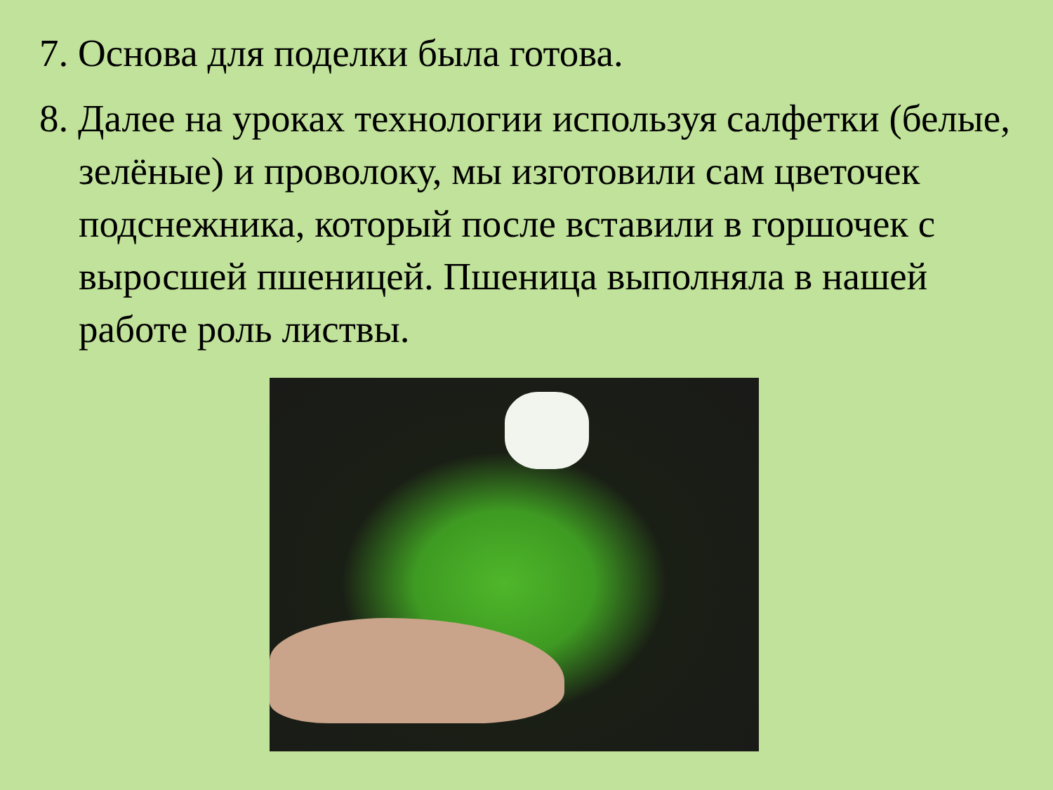7. Основа для поделки была готова.
8. Далее на уроках технологии используя салфетки (белые, зелёные) и проволоку, мы изготовили сам цветочек подснежника, который после вставили в горшочек с выросшей пшеницей. Пшеница выполняла в нашей работе роль листвы.